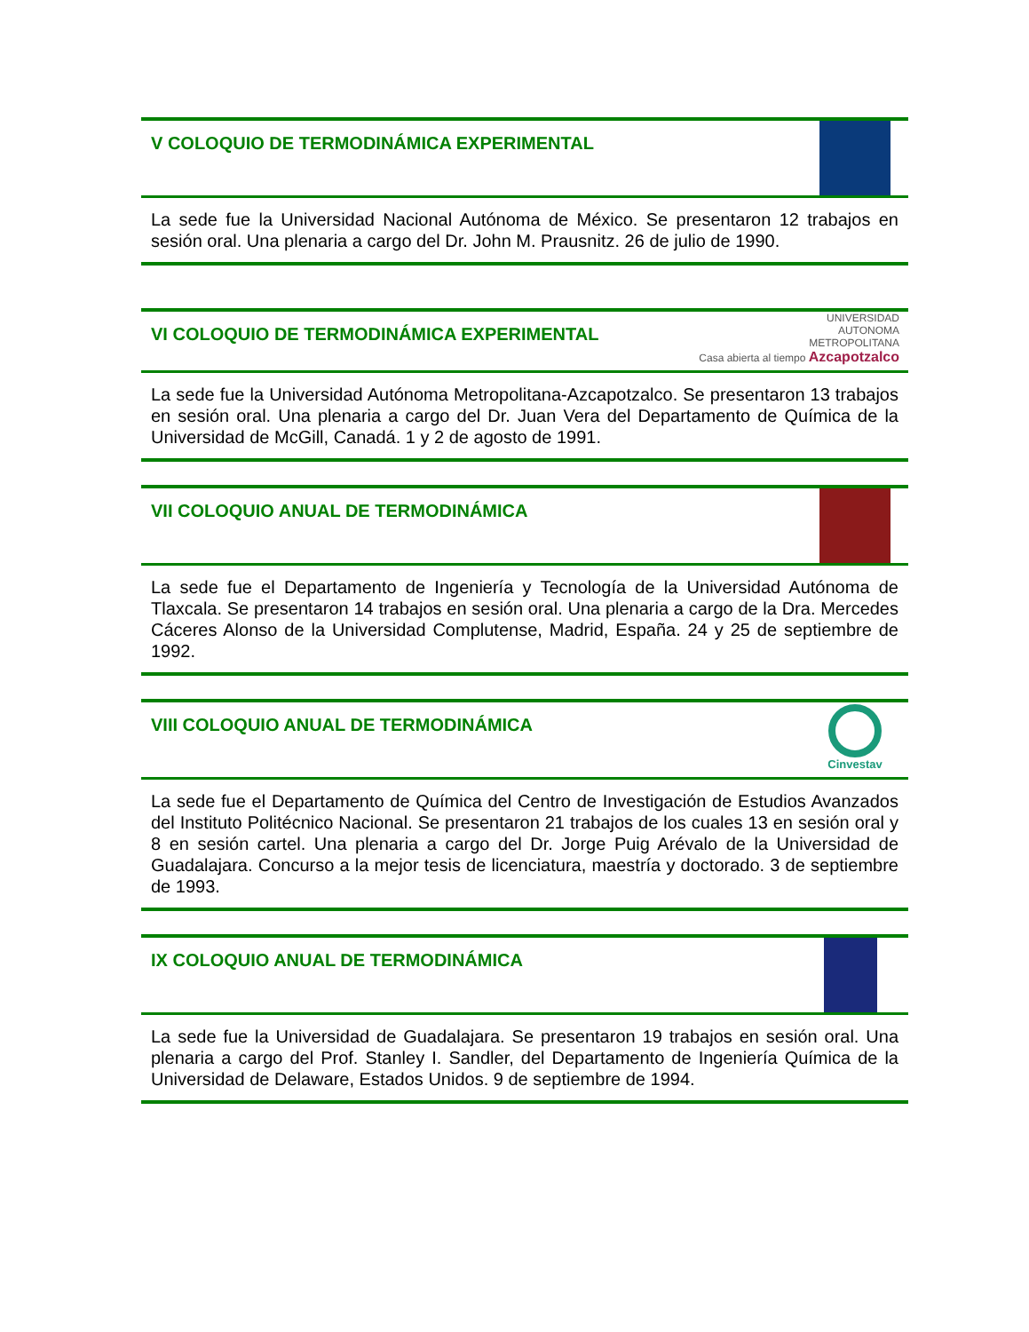V COLOQUIO DE TERMODINÁMICA EXPERIMENTAL
La sede fue la Universidad Nacional Autónoma de México. Se presentaron 12 trabajos en sesión oral. Una plenaria a cargo del Dr. John M. Prausnitz. 26 de julio de 1990.
VI COLOQUIO DE TERMODINÁMICA EXPERIMENTAL
UNIVERSIDAD
AUTONOMA
METROPOLITANA
Casa abierta al tiempo Azcapotzalco
La sede fue la Universidad Autónoma Metropolitana-Azcapotzalco. Se presentaron 13 trabajos en sesión oral. Una plenaria a cargo del Dr. Juan Vera del Departamento de Química de la Universidad de McGill, Canadá. 1 y 2 de agosto de 1991.
VII COLOQUIO ANUAL DE TERMODINÁMICA
La sede fue el Departamento de Ingeniería y Tecnología de la Universidad Autónoma de Tlaxcala. Se presentaron 14 trabajos en sesión oral. Una plenaria a cargo de la Dra. Mercedes Cáceres Alonso de la Universidad Complutense, Madrid, España. 24 y 25 de septiembre de 1992.
VIII COLOQUIO ANUAL DE TERMODINÁMICA
Cinvestav
La sede fue el Departamento de Química del Centro de Investigación de Estudios Avanzados del Instituto Politécnico Nacional. Se presentaron 21 trabajos de los cuales 13 en sesión oral y 8 en sesión cartel. Una plenaria a cargo del Dr. Jorge Puig Arévalo de la Universidad de Guadalajara. Concurso a la mejor tesis de licenciatura, maestría y doctorado. 3 de septiembre de 1993.
IX COLOQUIO ANUAL DE TERMODINÁMICA
La sede fue la Universidad de Guadalajara. Se presentaron 19 trabajos en sesión oral. Una plenaria a cargo del Prof. Stanley I. Sandler, del Departamento de Ingeniería Química de la Universidad de Delaware, Estados Unidos. 9 de septiembre de 1994.